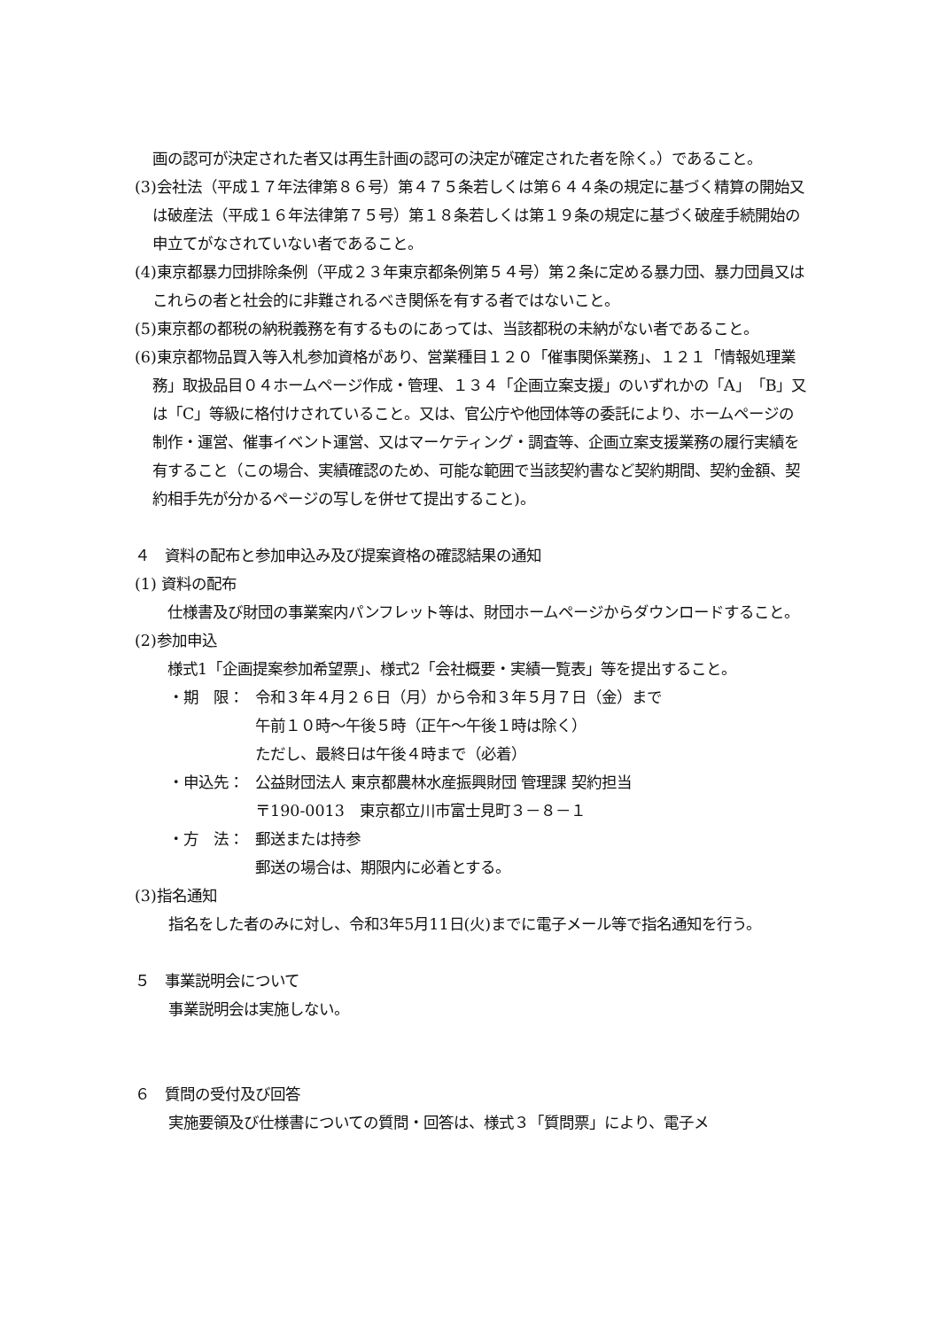画の認可が決定された者又は再生計画の認可の決定が確定された者を除く。）であること。
(3)会社法（平成１７年法律第８６号）第４７５条若しくは第６４４条の規定に基づく精算の開始又は破産法（平成１６年法律第７５号）第１８条若しくは第１９条の規定に基づく破産手続開始の申立てがなされていない者であること。
(4)東京都暴力団排除条例（平成２３年東京都条例第５４号）第２条に定める暴力団、暴力団員又はこれらの者と社会的に非難されるべき関係を有する者ではないこと。
(5)東京都の都税の納税義務を有するものにあっては、当該都税の未納がない者であること。
(6)東京都物品買入等入札参加資格があり、営業種目１２０「催事関係業務」、１２１「情報処理業務」取扱品目０４ホームページ作成・管理、１３４「企画立案支援」のいずれかの「A」「B」又は「C」等級に格付けされていること。又は、官公庁や他団体等の委託により、ホームページの制作・運営、催事イベント運営、又はマーケティング・調査等、企画立案支援業務の履行実績を有すること（この場合、実績確認のため、可能な範囲で当該契約書など契約期間、契約金額、契約相手先が分かるページの写しを併せて提出すること)。
４　資料の配布と参加申込み及び提案資格の確認結果の通知
(1) 資料の配布
　仕様書及び財団の事業案内パンフレット等は、財団ホームページからダウンロードすること。
(2)参加申込
　様式1「企画提案参加希望票」、様式2「会社概要・実績一覧表」等を提出すること。
・期　限： 令和３年４月２６日（月）から令和３年５月７日（金）まで
午前１０時～午後５時（正午～午後１時は除く）
ただし、最終日は午後４時まで（必着）
・申込先： 公益財団法人 東京都農林水産振興財団 管理課 契約担当
〒190-0013　東京都立川市富士見町３－８－１
・方　法： 郵送または持参
郵送の場合は、期限内に必着とする。
(3)指名通知
指名をした者のみに対し、令和3年5月11日(火)までに電子メール等で指名通知を行う。
５　事業説明会について
事業説明会は実施しない。
６　質問の受付及び回答
実施要領及び仕様書についての質問・回答は、様式３「質問票」により、電子メ